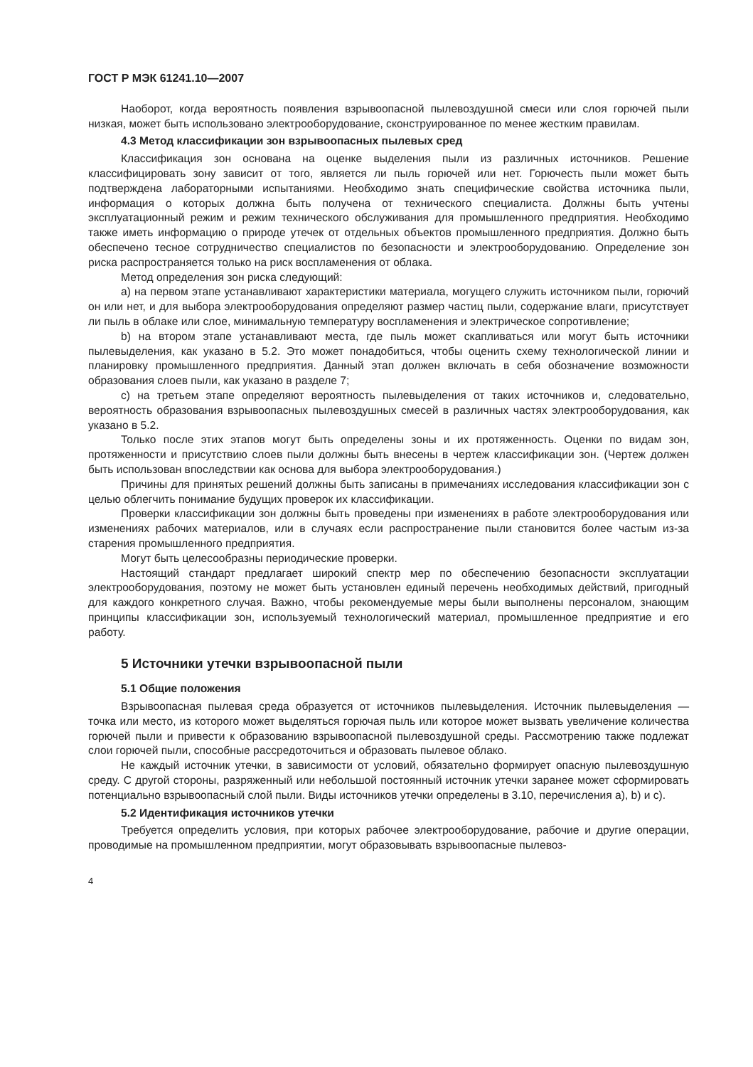ГОСТ Р МЭК 61241.10—2007
Наоборот, когда вероятность появления взрывоопасной пылевоздушной смеси или слоя горючей пыли низкая, может быть использовано электрооборудование, сконструированное по менее жестким правилам.
4.3 Метод классификации зон взрывоопасных пылевых сред
Классификация зон основана на оценке выделения пыли из различных источников. Решение классифицировать зону зависит от того, является ли пыль горючей или нет. Горючесть пыли может быть подтверждена лабораторными испытаниями. Необходимо знать специфические свойства источника пыли, информация о которых должна быть получена от технического специалиста. Должны быть учтены эксплуатационный режим и режим технического обслуживания для промышленного предприятия. Необходимо также иметь информацию о природе утечек от отдельных объектов промышленного предприятия. Должно быть обеспечено тесное сотрудничество специалистов по безопасности и электрооборудованию. Определение зон риска распространяется только на риск воспламенения от облака.
Метод определения зон риска следующий:
а) на первом этапе устанавливают характеристики материала, могущего служить источником пыли, горючий он или нет, и для выбора электрооборудования определяют размер частиц пыли, содержание влаги, присутствует ли пыль в облаке или слое, минимальную температуру воспламенения и электрическое сопротивление;
b) на втором этапе устанавливают места, где пыль может скапливаться или могут быть источники пылевыделения, как указано в 5.2. Это может понадобиться, чтобы оценить схему технологической линии и планировку промышленного предприятия. Данный этап должен включать в себя обозначение возможности образования слоев пыли, как указано в разделе 7;
с) на третьем этапе определяют вероятность пылевыделения от таких источников и, следовательно, вероятность образования взрывоопасных пылевоздушных смесей в различных частях электрооборудования, как указано в 5.2.
Только после этих этапов могут быть определены зоны и их протяженность. Оценки по видам зон, протяженности и присутствию слоев пыли должны быть внесены в чертеж классификации зон. (Чертеж должен быть использован впоследствии как основа для выбора электрооборудования.)
Причины для принятых решений должны быть записаны в примечаниях исследования классификации зон с целью облегчить понимание будущих проверок их классификации.
Проверки классификации зон должны быть проведены при изменениях в работе электрооборудования или изменениях рабочих материалов, или в случаях если распространение пыли становится более частым из-за старения промышленного предприятия.
Могут быть целесообразны периодические проверки.
Настоящий стандарт предлагает широкий спектр мер по обеспечению безопасности эксплуатации электрооборудования, поэтому не может быть установлен единый перечень необходимых действий, пригодный для каждого конкретного случая. Важно, чтобы рекомендуемые меры были выполнены персоналом, знающим принципы классификации зон, используемый технологический материал, промышленное предприятие и его работу.
5 Источники утечки взрывоопасной пыли
5.1 Общие положения
Взрывоопасная пылевая среда образуется от источников пылевыделения. Источник пылевыделения — точка или место, из которого может выделяться горючая пыль или которое может вызвать увеличение количества горючей пыли и привести к образованию взрывоопасной пылевоздушной среды. Рассмотрению также подлежат слои горючей пыли, способные рассредоточиться и образовать пылевое облако.
Не каждый источник утечки, в зависимости от условий, обязательно формирует опасную пылевоздушную среду. С другой стороны, разряженный или небольшой постоянный источник утечки заранее может сформировать потенциально взрывоопасный слой пыли. Виды источников утечки определены в 3.10, перечисления а), b) и с).
5.2 Идентификация источников утечки
Требуется определить условия, при которых рабочее электрооборудование, рабочие и другие операции, проводимые на промышленном предприятии, могут образовывать взрывоопасные пылевоз-
4